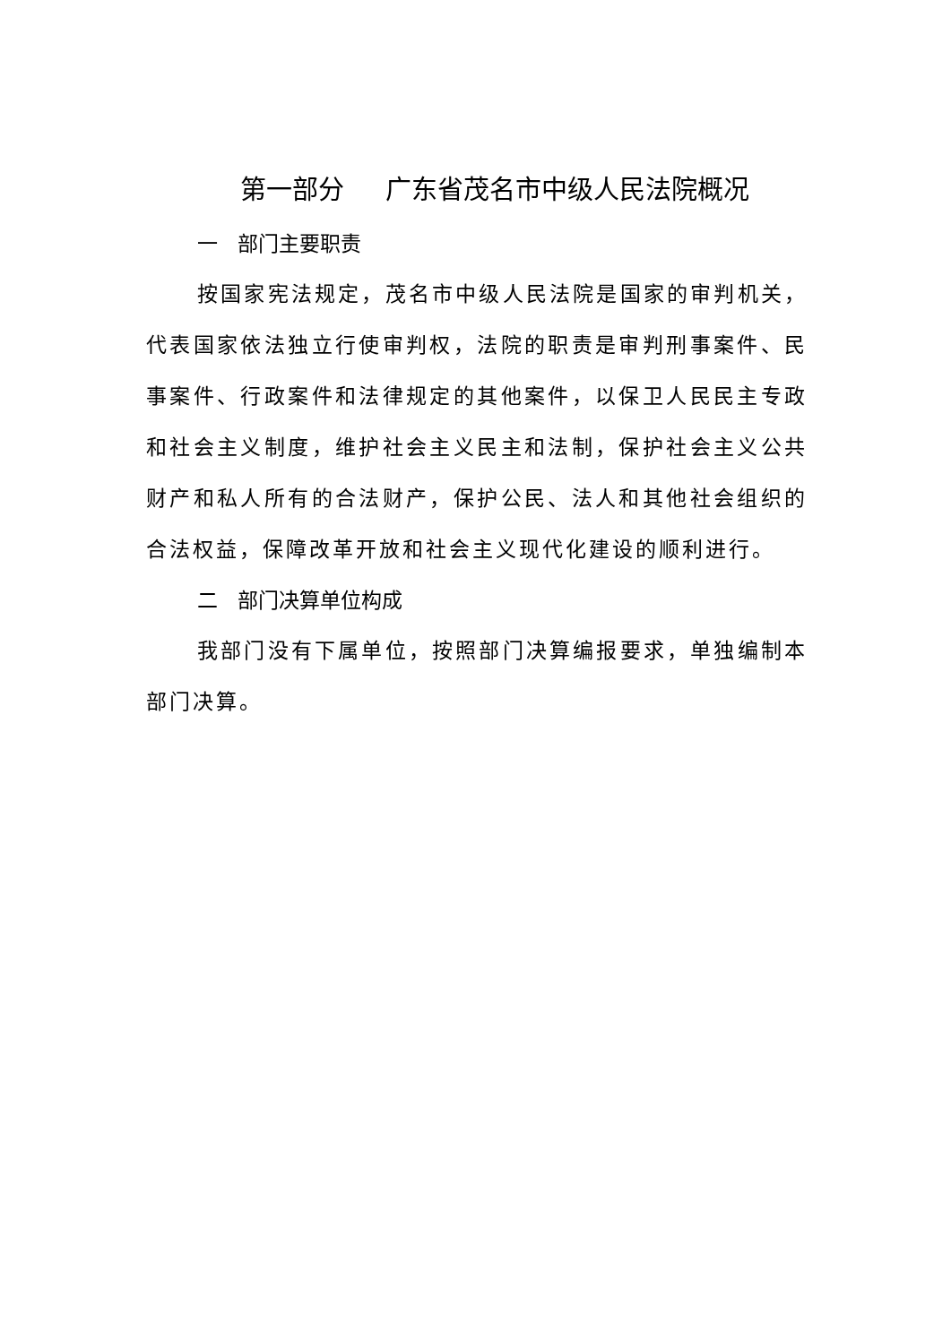第一部分 广东省茂名市中级人民法院概况
一 部门主要职责
按国家宪法规定，茂名市中级人民法院是国家的审判机关，代表国家依法独立行使审判权，法院的职责是审判刑事案件、民事案件、行政案件和法律规定的其他案件，以保卫人民民主专政和社会主义制度，维护社会主义民主和法制，保护社会主义公共财产和私人所有的合法财产，保护公民、法人和其他社会组织的合法权益，保障改革开放和社会主义现代化建设的顺利进行。
二 部门决算单位构成
我部门没有下属单位，按照部门决算编报要求，单独编制本部门决算。